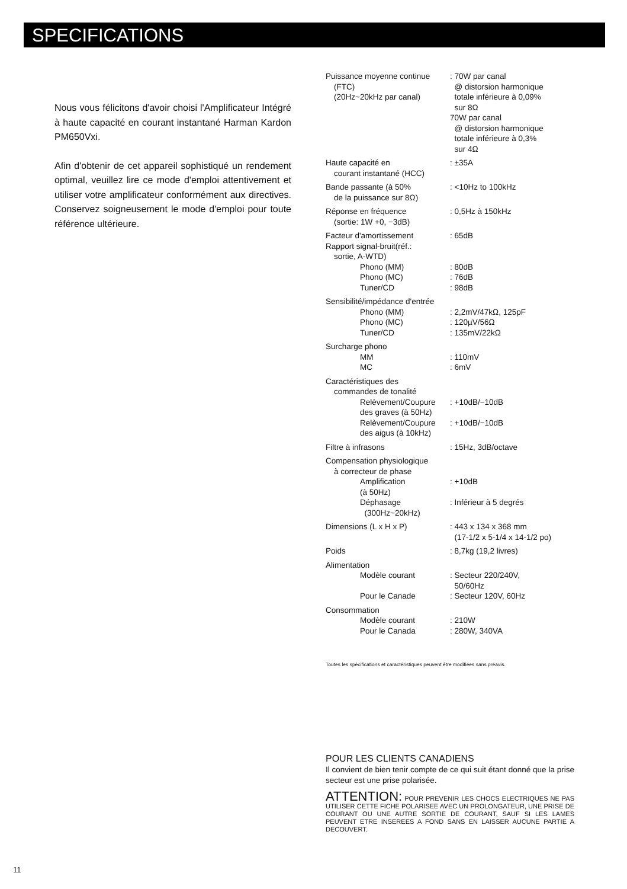SPECIFICATIONS
Nous vous félicitons d'avoir choisi l'Amplificateur Intégré à haute capacité en courant instantané Harman Kardon PM650Vxi.
Afin d'obtenir de cet appareil sophistiqué un rendement optimal, veuillez lire ce mode d'emploi attentivement et utiliser votre amplificateur conformément aux directives. Conservez soigneusement le mode d'emploi pour toute référence ultérieure.
| Puissance moyenne continue (FTC) (20Hz~20kHz par canal) | : 70W par canal @ distorsion harmonique totale inférieure à 0,09% sur 8Ω 70W par canal @ distorsion harmonique totale inférieure à 0,3% sur 4Ω |
| Haute capacité en courant instantané (HCC) | : ±35A |
| Bande passante (à 50% de la puissance sur 8Ω) | : <10Hz to 100kHz |
| Réponse en fréquence (sortie: 1W +0, −3dB) | : 0,5Hz à 150kHz |
| Facteur d'amortissement | : 65dB |
| Rapport signal-bruit(réf.: sortie, A-WTD) | |
| Phono (MM) | : 80dB |
| Phono (MC) | : 76dB |
| Tuner/CD | : 98dB |
| Sensibilité/impédance d'entrée | |
| Phono (MM) | : 2,2mV/47kΩ, 125pF |
| Phono (MC) | : 120µV/56Ω |
| Tuner/CD | : 135mV/22kΩ |
| Surcharge phono | |
| MM | : 110mV |
| MC | : 6mV |
| Caractéristiques des commandes de tonalité | |
| Relèvement/Coupure des graves (à 50Hz) | : +10dB/−10dB |
| Relèvement/Coupure des aigus (à 10kHz) | : +10dB/−10dB |
| Filtre à infrasons | : 15Hz, 3dB/octave |
| Compensation physiologique à correcteur de phase | |
| Amplification (à 50Hz) | : +10dB |
| Déphasage (300Hz~20kHz) | : Inférieur à 5 degrés |
| Dimensions (L x H x P) | : 443 x 134 x 368 mm (17-1/2 x 5-1/4 x 14-1/2 po) |
| Poids | : 8,7kg (19,2 livres) |
| Alimentation | |
| Modèle courant | : Secteur 220/240V, 50/60Hz |
| Pour le Canade | : Secteur 120V, 60Hz |
| Consommation | |
| Modèle courant | : 210W |
| Pour le Canada | : 280W, 340VA |
Toutes les spécifications et caractéristiques peuvent être modifiées sans préavis.
POUR LES CLIENTS CANADIENS
Il convient de bien tenir compte de ce qui suit étant donné que la prise secteur est une prise polarisée.
ATTENTION: POUR PREVENIR LES CHOCS ELECTRIQUES NE PAS UTILISER CETTE FICHE POLARISEE AVEC UN PROLONGATEUR, UNE PRISE DE COURANT OU UNE AUTRE SORTIE DE COURANT, SAUF SI LES LAMES PEUVENT ETRE INSEREES A FOND SANS EN LAISSER AUCUNE PARTIE A DECOUVERT.
11